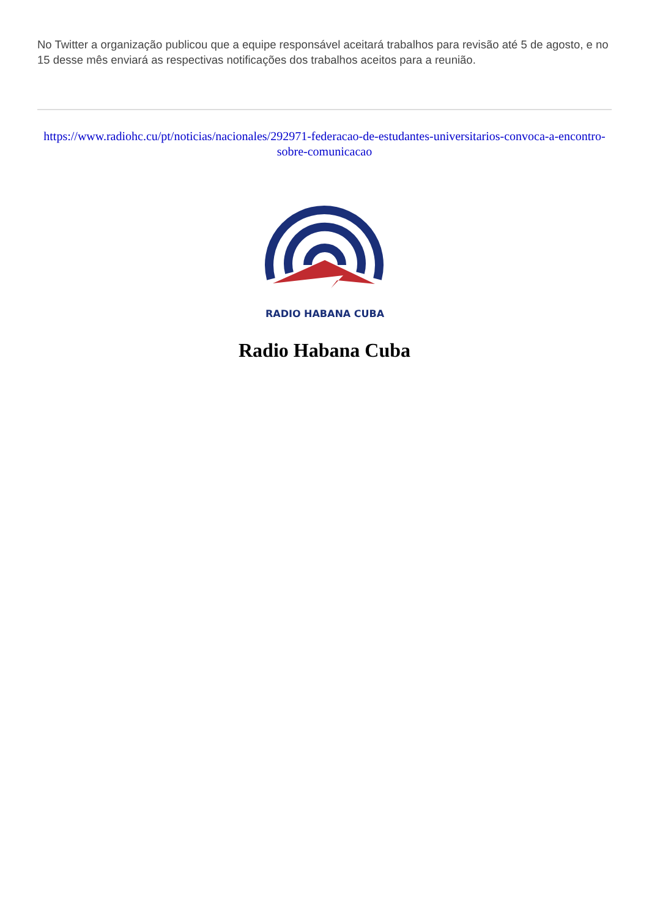No Twitter a organização publicou que a equipe responsável aceitará trabalhos para revisão até 5 de agosto, e no 15 desse mês enviará as respectivas notificações dos trabalhos aceitos para a reunião.
https://www.radiohc.cu/pt/noticias/nacionales/292971-federacao-de-estudantes-universitarios-convoca-a-encontro-sobre-comunicacao
RADIO HABANA CUBA
Radio Habana Cuba